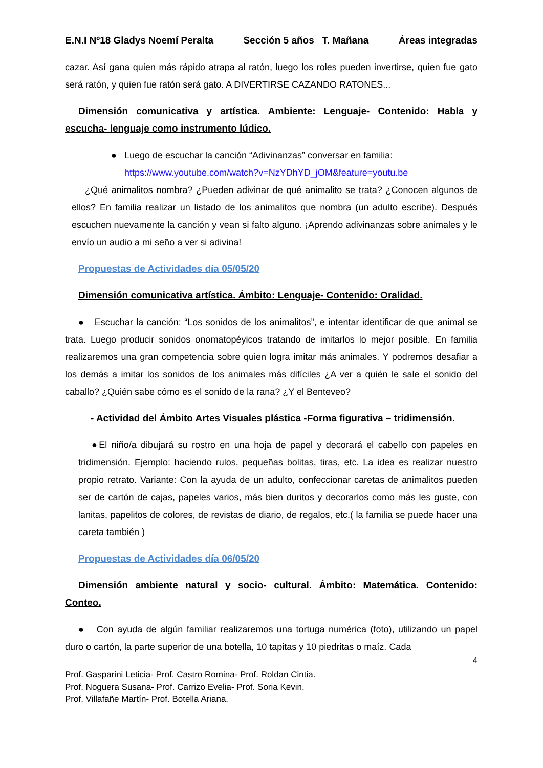E.N.I Nº18 Gladys Noemí Peralta Sección 5 años T. Mañana Áreas integradas
cazar. Así gana quien más rápido atrapa al ratón, luego los roles pueden invertirse, quien fue gato será ratón, y quien fue ratón será gato. A DIVERTIRSE CAZANDO RATONES...
Dimensión comunicativa y artística. Ambiente: Lenguaje- Contenido: Habla y escucha- lenguaje como instrumento lúdico.
● Luego de escuchar la canción “Adivinanzas” conversar en familia:
https://www.youtube.com/watch?v=NzYDhYD_jOM&feature=youtu.be
¿Qué animalitos nombra? ¿Pueden adivinar de qué animalito se trata? ¿Conocen algunos de ellos? En familia realizar un listado de los animalitos que nombra (un adulto escribe). Después escuchen nuevamente la canción y vean si falto alguno. ¡Aprendo adivinanzas sobre animales y le envío un audio a mi seño a ver si adivina!
Propuestas de Actividades día 05/05/20
Dimensión comunicativa artística. Ámbito: Lenguaje- Contenido: Oralidad.
● Escuchar la canción: “Los sonidos de los animalitos”, e intentar identificar de que animal se trata. Luego producir sonidos onomatopéyicos tratando de imitarlos lo mejor posible. En familia realizaremos una gran competencia sobre quien logra imitar más animales. Y podremos desafiar a los demás a imitar los sonidos de los animales más difíciles ¿A ver a quién le sale el sonido del caballo? ¿Quién sabe cómo es el sonido de la rana? ¿Y el Benteveo?
- Actividad del Ámbito Artes Visuales plástica -Forma figurativa – tridimensión.
●El niño/a dibujará su rostro en una hoja de papel y decorará el cabello con papeles en tridimensión. Ejemplo: haciendo rulos, pequeñas bolitas, tiras, etc. La idea es realizar nuestro propio retrato. Variante: Con la ayuda de un adulto, confeccionar caretas de animalitos pueden ser de cartón de cajas, papeles varios, más bien duritos y decorarlos como más les guste, con lanitas, papelitos de colores, de revistas de diario, de regalos, etc.( la familia se puede hacer una careta también )
Propuestas de Actividades día 06/05/20
Dimensión ambiente natural y socio- cultural. Ámbito: Matemática. Contenido: Conteo.
● Con ayuda de algún familiar realizaremos una tortuga numérica (foto), utilizando un papel duro o cartón, la parte superior de una botella, 10 tapitas y 10 piedritas o maíz. Cada
4
Prof. Gasparini Leticia- Prof. Castro Romina- Prof. Roldan Cintia.
Prof. Noguera Susana- Prof. Carrizo Evelia- Prof. Soria Kevin.
Prof. Villafañe Martín- Prof. Botella Ariana.